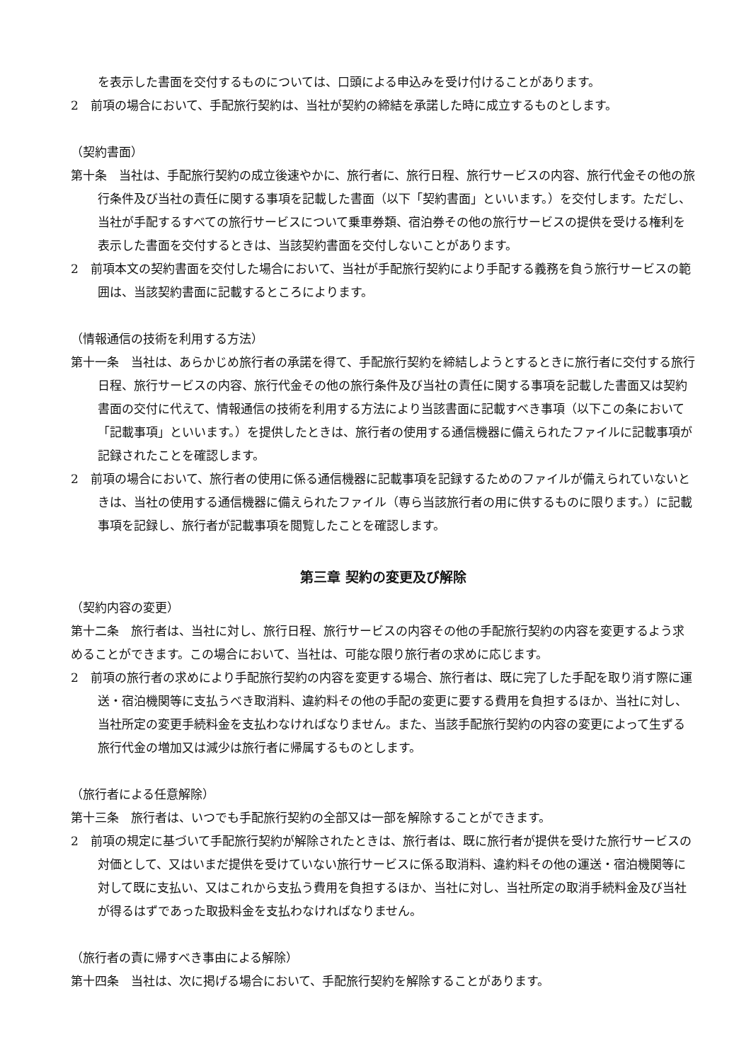を表示した書面を交付するものについては、口頭による申込みを受け付けることがあります。
2　前項の場合において、手配旅行契約は、当社が契約の締結を承諾した時に成立するものとします。
（契約書面）
第十条　当社は、手配旅行契約の成立後速やかに、旅行者に、旅行日程、旅行サービスの内容、旅行代金その他の旅行条件及び当社の責任に関する事項を記載した書面（以下「契約書面」といいます。）を交付します。ただし、当社が手配するすべての旅行サービスについて乗車券類、宿泊券その他の旅行サービスの提供を受ける権利を表示した書面を交付するときは、当該契約書面を交付しないことがあります。
2　前項本文の契約書面を交付した場合において、当社が手配旅行契約により手配する義務を負う旅行サービスの範囲は、当該契約書面に記載するところによります。
（情報通信の技術を利用する方法）
第十一条　当社は、あらかじめ旅行者の承諾を得て、手配旅行契約を締結しようとするときに旅行者に交付する旅行日程、旅行サービスの内容、旅行代金その他の旅行条件及び当社の責任に関する事項を記載した書面又は契約書面の交付に代えて、情報通信の技術を利用する方法により当該書面に記載すべき事項（以下この条において「記載事項」といいます。）を提供したときは、旅行者の使用する通信機器に備えられたファイルに記載事項が記録されたことを確認します。
2　前項の場合において、旅行者の使用に係る通信機器に記載事項を記録するためのファイルが備えられていないときは、当社の使用する通信機器に備えられたファイル（専ら当該旅行者の用に供するものに限ります。）に記載事項を記録し、旅行者が記載事項を閲覧したことを確認します。
第三章 契約の変更及び解除
（契約内容の変更）
第十二条　旅行者は、当社に対し、旅行日程、旅行サービスの内容その他の手配旅行契約の内容を変更するよう求めることができます。この場合において、当社は、可能な限り旅行者の求めに応じます。
2　前項の旅行者の求めにより手配旅行契約の内容を変更する場合、旅行者は、既に完了した手配を取り消す際に運送・宿泊機関等に支払うべき取消料、違約料その他の手配の変更に要する費用を負担するほか、当社に対し、当社所定の変更手続料金を支払わなければなりません。また、当該手配旅行契約の内容の変更によって生ずる旅行代金の増加又は減少は旅行者に帰属するものとします。
（旅行者による任意解除）
第十三条　旅行者は、いつでも手配旅行契約の全部又は一部を解除することができます。
2　前項の規定に基づいて手配旅行契約が解除されたときは、旅行者は、既に旅行者が提供を受けた旅行サービスの対価として、又はいまだ提供を受けていない旅行サービスに係る取消料、違約料その他の運送・宿泊機関等に対して既に支払い、又はこれから支払う費用を負担するほか、当社に対し、当社所定の取消手続料金及び当社が得るはずであった取扱料金を支払わなければなりません。
（旅行者の責に帰すべき事由による解除）
第十四条　当社は、次に掲げる場合において、手配旅行契約を解除することがあります。